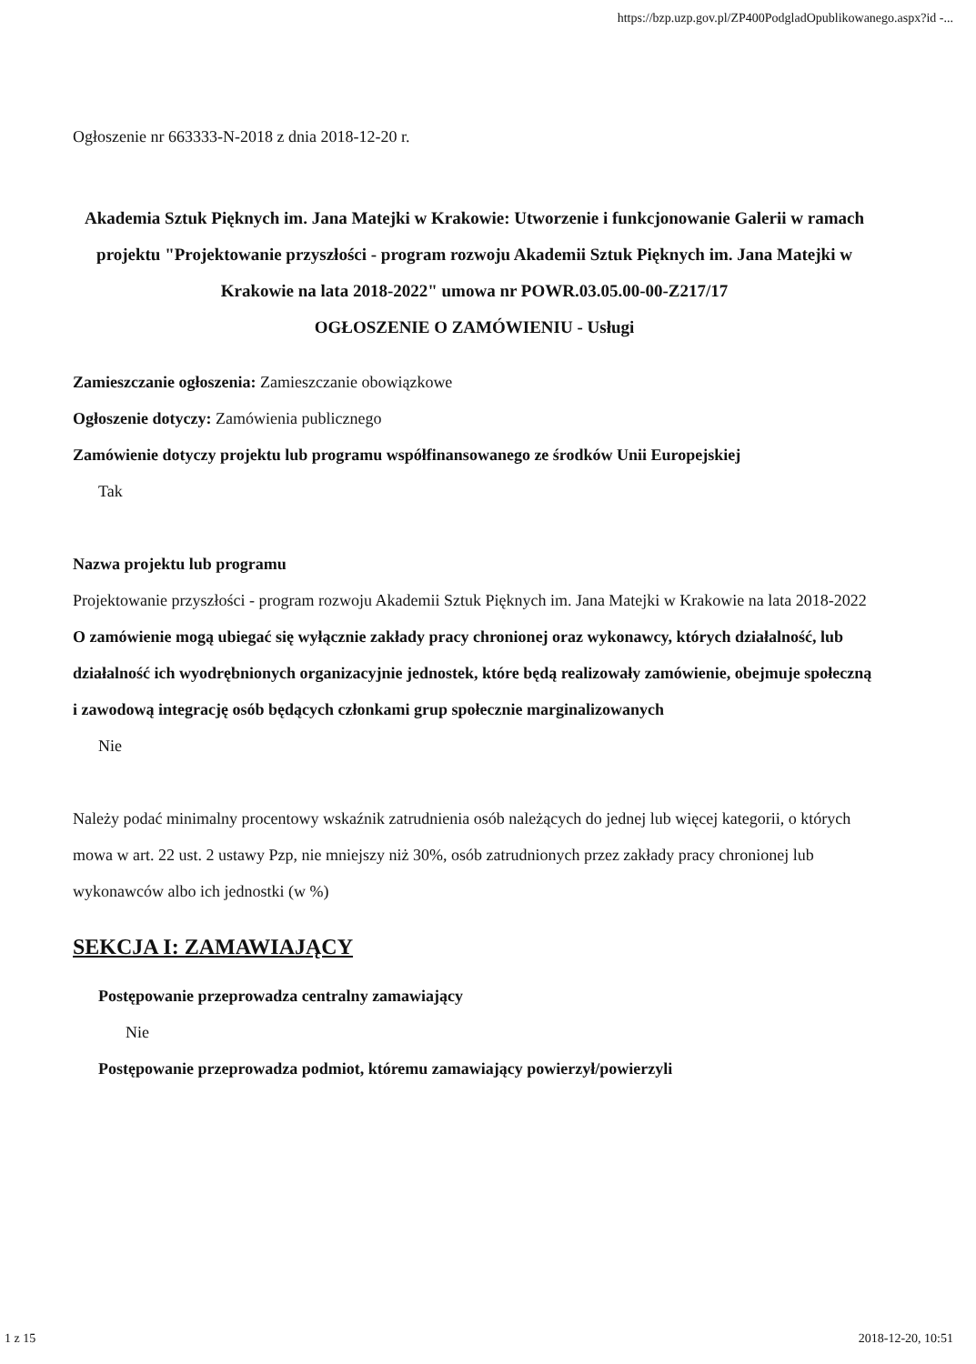https://bzp.uzp.gov.pl/ZP400PodgladOpublikowanego.aspx?id -...
Ogłoszenie nr 663333-N-2018 z dnia 2018-12-20 r.
Akademia Sztuk Pięknych im. Jana Matejki w Krakowie: Utworzenie i funkcjonowanie Galerii w ramach projektu "Projektowanie przyszłości - program rozwoju Akademii Sztuk Pięknych im. Jana Matejki w Krakowie na lata 2018-2022" umowa nr POWR.03.05.00-00-Z217/17
OGŁOSZENIE O ZAMÓWIENIU - Usługi
Zamieszczanie ogłoszenia: Zamieszczanie obowiązkowe
Ogłoszenie dotyczy: Zamówienia publicznego
Zamówienie dotyczy projektu lub programu współfinansowanego ze środków Unii Europejskiej
Tak
Nazwa projektu lub programu
Projektowanie przyszłości - program rozwoju Akademii Sztuk Pięknych im. Jana Matejki w Krakowie na lata 2018-2022
O zamówienie mogą ubiegać się wyłącznie zakłady pracy chronionej oraz wykonawcy, których działalność, lub działalność ich wyodrębnionych organizacyjnie jednostek, które będą realizowały zamówienie, obejmuje społeczną i zawodową integrację osób będących członkami grup społecznie marginalizowanych
Nie
Należy podać minimalny procentowy wskaźnik zatrudnienia osób należących do jednej lub więcej kategorii, o których mowa w art. 22 ust. 2 ustawy Pzp, nie mniejszy niż 30%, osób zatrudnionych przez zakłady pracy chronionej lub wykonawców albo ich jednostki (w %)
SEKCJA I: ZAMAWIAJĄCY
Postępowanie przeprowadza centralny zamawiający
Nie
Postępowanie przeprowadza podmiot, któremu zamawiający powierzył/powierzyli
1 z 15 2018-12-20, 10:51